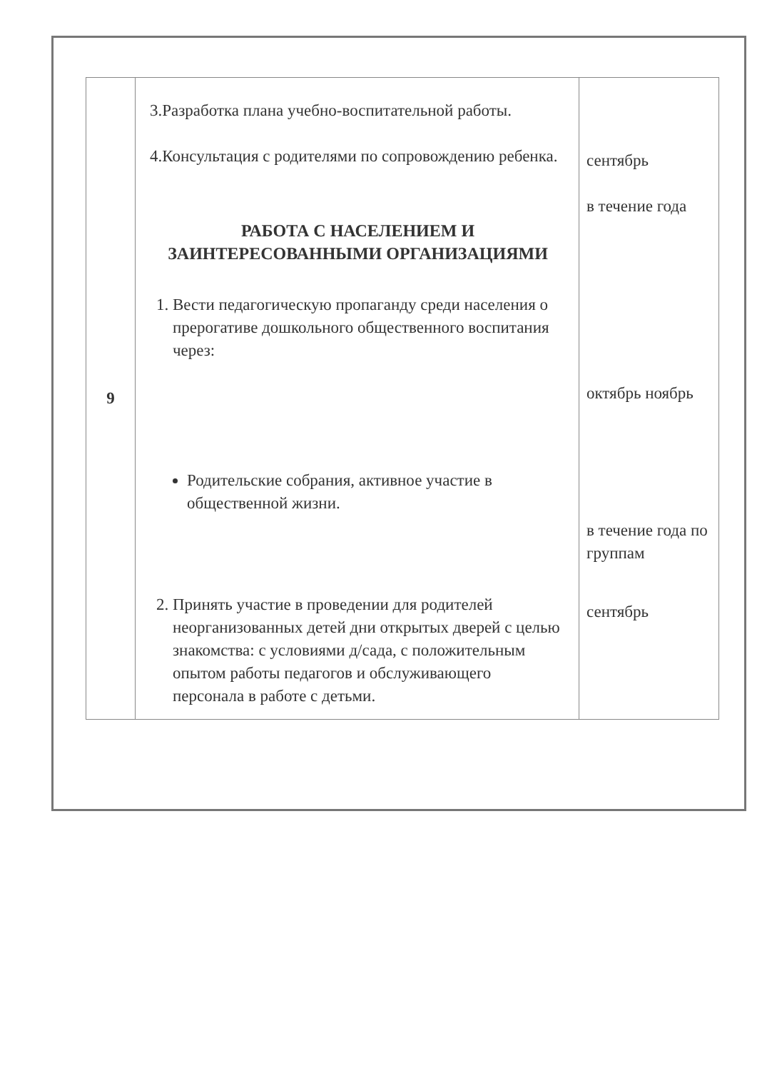| 9 | 3.Разработка плана учебно-воспитательной работы. 4.Консультация с родителями по сопровождению ребенка. РАБОТА С НАСЕЛЕНИЕМ И ЗАИНТЕРЕСОВАННЫМИ ОРГАНИЗАЦИЯМИ 1. Вести педагогическую пропаганду среди населения о прерогативе дошкольного общественного воспитания через: Родительские собрания, активное участие в общественной жизни. 2. Принять участие в проведении для родителей неорганизованных детей дни открытых дверей с целью знакомства: с условиями д/сада, с положительным опытом работы педагогов и обслуживающего персонала в работе с детьми. | сентябрь в течение года октябрь ноябрь в течение года по группам сентябрь |